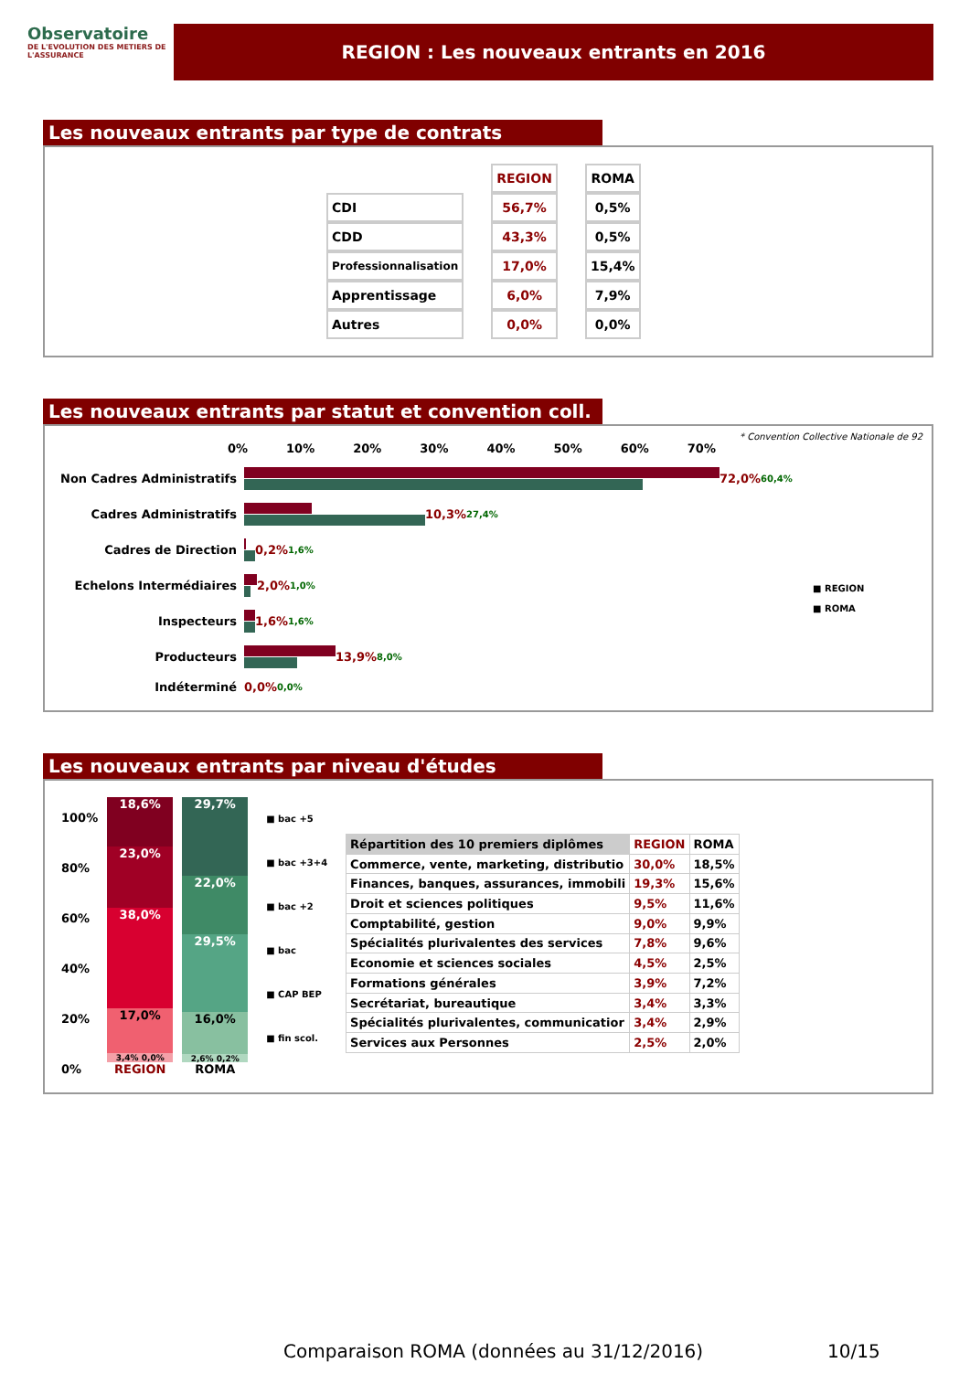Observatoire
DE L'EVOLUTION DES METIERS DE L'ASSURANCE
REGION : Les nouveaux entrants en 2016
Les nouveaux entrants par type de contrats
| | REGION | ROMA |
| CDI | 56,7% | 0,5% |
| CDD | 43,3% | 0,5% |
| Professionnalisation | 17,0% | 15,4% |
| Apprentissage | 6,0% | 7,9% |
| Autres | 0,0% | 0,0% |
Les nouveaux entrants par statut et convention coll.
* Convention Collective Nationale de 92
0% 10% 20% 30% 40% 50% 60% 70%
Non Cadres Administratifs 72,0% 60,4%
Cadres Administratifs 10,3% 27,4%
Cadres de Direction 0,2% 1,6%
Echelons Intermédiaires 2,0% 1,0%
Inspecteurs 1,6% 1,6%
Producteurs 13,9% 8,0%
Indéterminé 0,0% 0,0%
■ REGION
■ ROMA
Les nouveaux entrants par niveau d'études
100%
80%
60%
40%
20%
0%
18,6%
23,0%
38,0%
17,0%
3,4% 0,0%
REGION
29,7%
22,0%
29,5%
16,0%
2,6% 0,2%
ROMA
■ bac +5
■ bac +3+4
■ bac +2
■ bac
■ CAP BEP
■ fin scol.
| Répartition des 10 premiers diplômes | REGION | ROMA |
| Commerce, vente, marketing, distributio | 30,0% | 18,5% |
| Finances, banques, assurances, immobili | 19,3% | 15,6% |
| Droit et sciences politiques | 9,5% | 11,6% |
| Comptabilité, gestion | 9,0% | 9,9% |
| Spécialités plurivalentes des services | 7,8% | 9,6% |
| Economie et sciences sociales | 4,5% | 2,5% |
| Formations générales | 3,9% | 7,2% |
| Secrétariat, bureautique | 3,4% | 3,3% |
| Spécialités plurivalentes, communicatior | 3,4% | 2,9% |
| Services aux Personnes | 2,5% | 2,0% |
Comparaison ROMA (données au 31/12/2016)
10/15